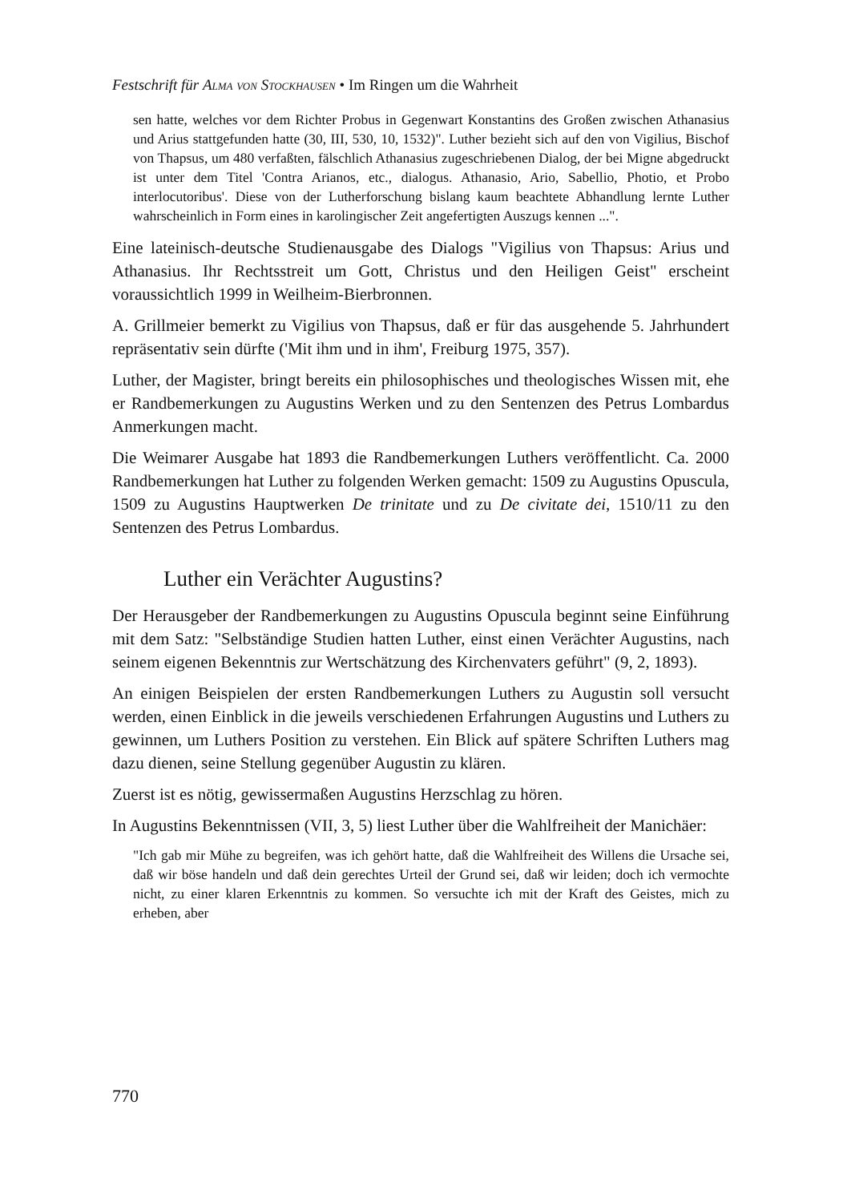Festschrift für Alma von Stockhausen • Im Ringen um die Wahrheit
sen hatte, welches vor dem Richter Probus in Gegenwart Konstantins des Großen zwischen Athanasius und Arius stattgefunden hatte (30, III, 530, 10, 1532)". Luther bezieht sich auf den von Vigilius, Bischof von Thapsus, um 480 verfaßten, fälschlich Athanasius zugeschriebenen Dialog, der bei Migne abgedruckt ist unter dem Titel 'Contra Arianos, etc., dialogus. Athanasio, Ario, Sabellio, Photio, et Probo interlocutoribus'. Diese von der Lutherforschung bislang kaum beachtete Abhandlung lernte Luther wahrscheinlich in Form eines in karolingischer Zeit angefertigten Auszugs kennen ...".
Eine lateinisch-deutsche Studienausgabe des Dialogs "Vigilius von Thapsus: Arius und Athanasius. Ihr Rechtsstreit um Gott, Christus und den Heiligen Geist" erscheint voraussichtlich 1999 in Weilheim-Bierbronnen.
A. Grillmeier bemerkt zu Vigilius von Thapsus, daß er für das ausgehende 5. Jahrhundert repräsentativ sein dürfte ('Mit ihm und in ihm', Freiburg 1975, 357).
Luther, der Magister, bringt bereits ein philosophisches und theologisches Wissen mit, ehe er Randbemerkungen zu Augustins Werken und zu den Sentenzen des Petrus Lombardus Anmerkungen macht.
Die Weimarer Ausgabe hat 1893 die Randbemerkungen Luthers veröffentlicht. Ca. 2000 Randbemerkungen hat Luther zu folgenden Werken gemacht: 1509 zu Augustins Opuscula, 1509 zu Augustins Hauptwerken De trinitate und zu De civitate dei, 1510/11 zu den Sentenzen des Petrus Lombardus.
Luther ein Verächter Augustins?
Der Herausgeber der Randbemerkungen zu Augustins Opuscula beginnt seine Einführung mit dem Satz: "Selbständige Studien hatten Luther, einst einen Verächter Augustins, nach seinem eigenen Bekenntnis zur Wertschätzung des Kirchenvaters geführt" (9, 2, 1893).
An einigen Beispielen der ersten Randbemerkungen Luthers zu Augustin soll versucht werden, einen Einblick in die jeweils verschiedenen Erfahrungen Augustins und Luthers zu gewinnen, um Luthers Position zu verstehen. Ein Blick auf spätere Schriften Luthers mag dazu dienen, seine Stellung gegenüber Augustin zu klären.
Zuerst ist es nötig, gewissermaßen Augustins Herzschlag zu hören.
In Augustins Bekenntnissen (VII, 3, 5) liest Luther über die Wahlfreiheit der Manichäer:
"Ich gab mir Mühe zu begreifen, was ich gehört hatte, daß die Wahlfreiheit des Willens die Ursache sei, daß wir böse handeln und daß dein gerechtes Urteil der Grund sei, daß wir leiden; doch ich vermochte nicht, zu einer klaren Erkenntnis zu kommen. So versuchte ich mit der Kraft des Geistes, mich zu erheben, aber
770